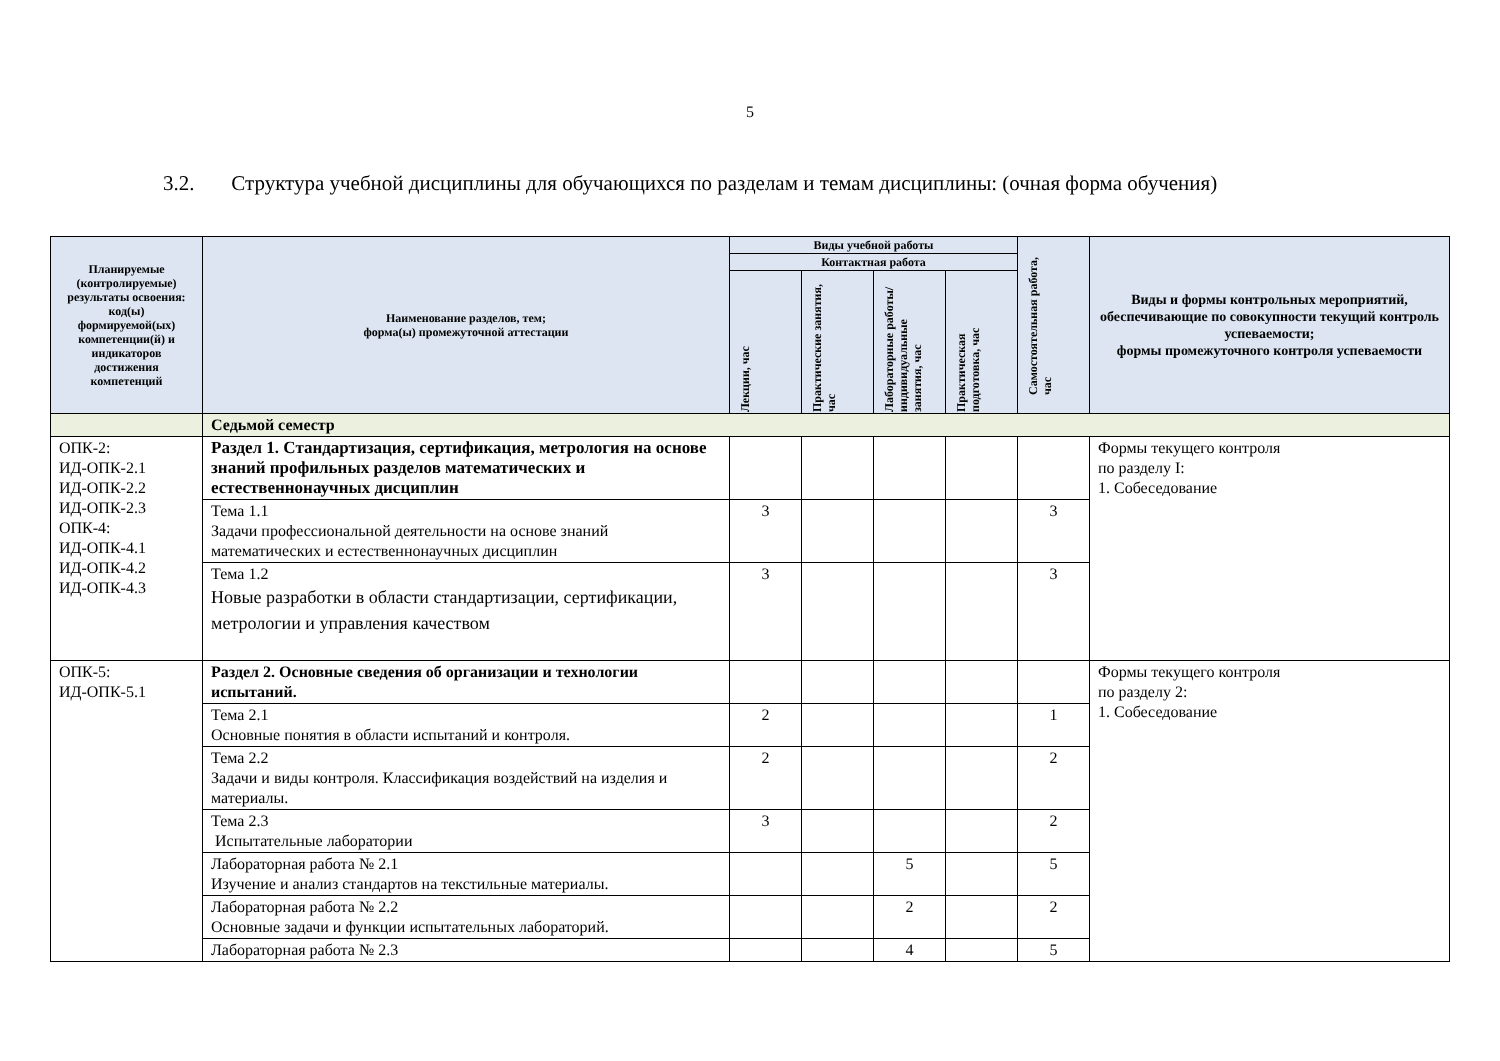5
3.2. Структура учебной дисциплины для обучающихся по разделам и темам дисциплины: (очная форма обучения)
| Планируемые (контролируемые) результаты освоения: код(ы) формируемой(ых) компетенции(й) и индикаторов достижения компетенций | Наименование разделов, тем; форма(ы) промежуточной аттестации | Виды учебной работы | | | | Самостоятельная работа, час | Виды и формы контрольных мероприятий, обеспечивающие по совокупности текущий контроль успеваемости; формы промежуточного контроля успеваемости |
| --- | --- | --- | --- | --- | --- | --- | --- |
| | | Контактная работа | | | | | |
| | | Лекции, час | Практические занятия, час | Лабораторные работы/ индивидуальные занятия, час | Практическая подготовка, час | | |
| | Седьмой семестр | | | | | | |
| ОПК-2: ИД-ОПК-2.1 ИД-ОПК-2.2 ИД-ОПК-2.3 ОПК-4: ИД-ОПК-4.1 ИД-ОПК-4.2 ИД-ОПК-4.3 | Раздел 1. Стандартизация, сертификация, метрология на основе знаний профильных разделов математических и естественнонаучных дисциплин | | | | | | Формы текущего контроля по разделу I: 1. Собеседование |
| | Тема 1.1 Задачи профессиональной деятельности на основе знаний математических и естественнонаучных дисциплин | 3 | | | | 3 | |
| | Тема 1.2 Новые разработки в области стандартизации, сертификации, метрологии и управления качеством | 3 | | | | 3 | |
| ОПК-5: ИД-ОПК-5.1 | Раздел 2. Основные сведения об организации и технологии испытаний. | | | | | | Формы текущего контроля по разделу 2: 1. Собеседование |
| | Тема 2.1 Основные понятия в области испытаний и контроля. | 2 | | | | 1 | |
| | Тема 2.2 Задачи и виды контроля. Классификация воздействий на изделия и материалы. | 2 | | | | 2 | |
| | Тема 2.3 Испытательные лаборатории | 3 | | | | 2 | |
| | Лабораторная работа № 2.1 Изучение и анализ стандартов на текстильные материалы. | | | 5 | | 5 | |
| | Лабораторная работа № 2.2 Основные задачи и функции испытательных лабораторий. | | | 2 | | 2 | |
| | Лабораторная работа № 2.3 | | | 4 | | 5 | |